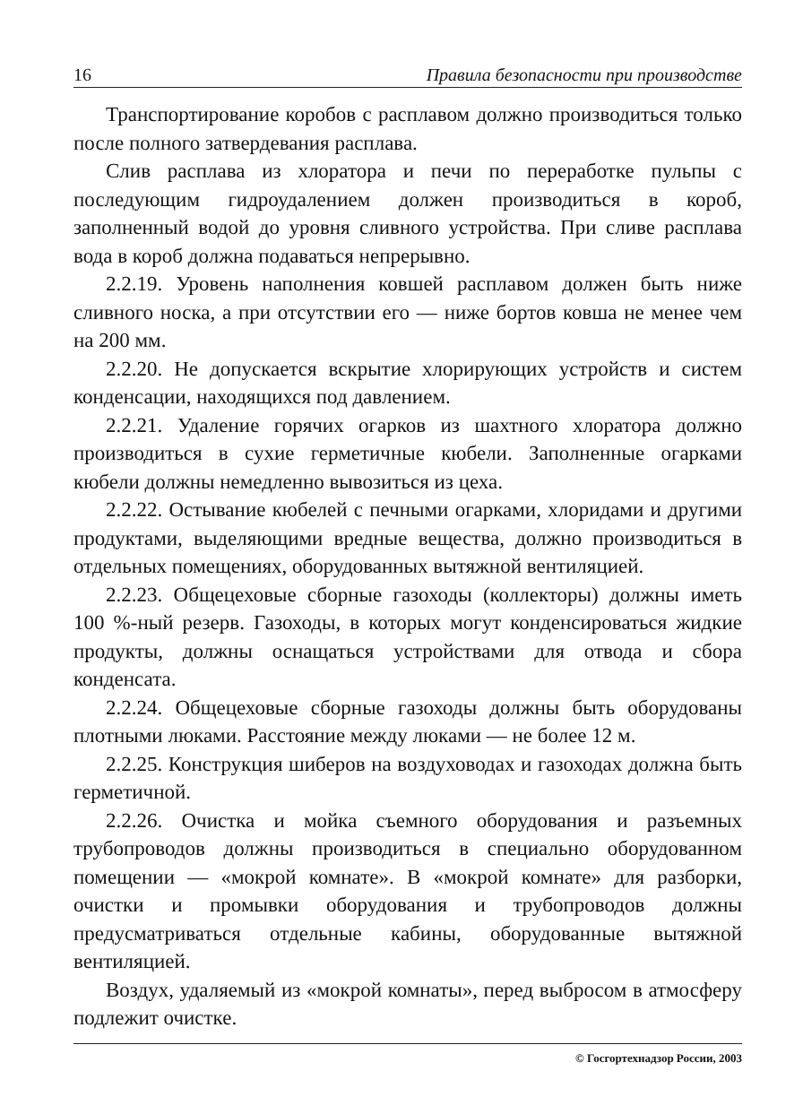16 Правила безопасности при производстве
Транспортирование коробов с расплавом должно производиться только после полного затвердевания расплава.
Слив расплава из хлоратора и печи по переработке пульпы с последующим гидроудалением должен производиться в короб, заполненный водой до уровня сливного устройства. При сливе расплава вода в короб должна подаваться непрерывно.
2.2.19. Уровень наполнения ковшей расплавом должен быть ниже сливного носка, а при отсутствии его — ниже бортов ковша не менее чем на 200 мм.
2.2.20. Не допускается вскрытие хлорирующих устройств и систем конденсации, находящихся под давлением.
2.2.21. Удаление горячих огарков из шахтного хлоратора должно производиться в сухие герметичные кюбели. Заполненные огарками кюбели должны немедленно вывозиться из цеха.
2.2.22. Остывание кюбелей с печными огарками, хлоридами и другими продуктами, выделяющими вредные вещества, должно производиться в отдельных помещениях, оборудованных вытяжной вентиляцией.
2.2.23. Общецеховые сборные газоходы (коллекторы) должны иметь 100 %-ный резерв. Газоходы, в которых могут конденсироваться жидкие продукты, должны оснащаться устройствами для отвода и сбора конденсата.
2.2.24. Общецеховые сборные газоходы должны быть оборудованы плотными люками. Расстояние между люками — не более 12 м.
2.2.25. Конструкция шиберов на воздуховодах и газоходах должна быть герметичной.
2.2.26. Очистка и мойка съемного оборудования и разъемных трубопроводов должны производиться в специально оборудованном помещении — «мокрой комнате». В «мокрой комнате» для разборки, очистки и промывки оборудования и трубопроводов должны предусматриваться отдельные кабины, оборудованные вытяжной вентиляцией.
Воздух, удаляемый из «мокрой комнаты», перед выбросом в атмосферу подлежит очистке.
© Госгортехнадзор России, 2003